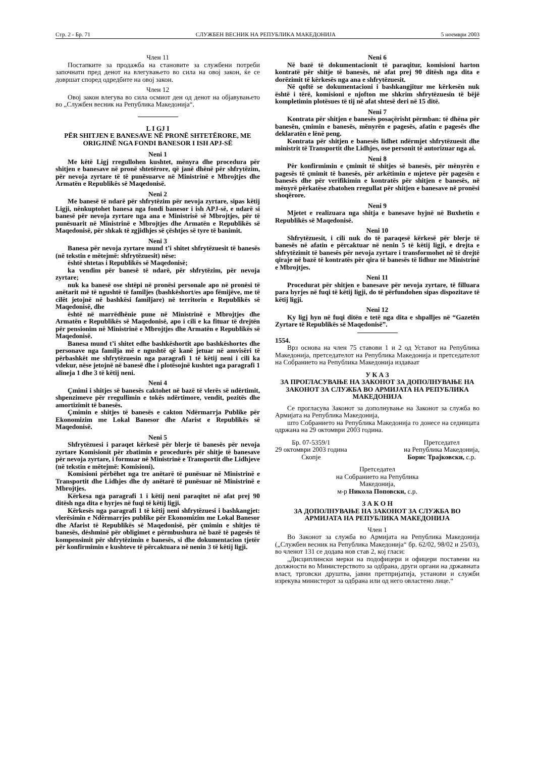Стр. 2 - Бр. 71 СЛУЖБЕН ВЕСНИК НА РЕПУБЛИКА МАКЕДОНИЈА 5 ноември 2003
Член 11
Постапките за продажба на становите за службени потреби започнати пред денот на влегувањето во сила на овој закон, ќе се довршат според одредбите на овој закон.
Член 12
Овој закон влегува во сила осмиот ден од денот на објавувањето во „Службен весник на Република Македонија“.
L I GJ I
PËR SHITJEN E BANESAVE NË PRONË SHTETËRORE, ME ORIGJINË NGA FONDI BANESOR I ISH APJ-SË
Neni 1
Me këtë Ligj rregullohen kushtet, mënyra dhe procedura për shitjen e banesave në pronë shtetërore, që janë dhënë për shfrytëzim, për nevoja zyrtare të të punësuarve në Ministrinë e Mbrojtjes dhe Armatën e Republikës së Maqedonisë.
Neni 2
Me banesë të ndarë për shfrytëzim për nevoja zyrtare, sipas këtij Ligji, nënkuptohet banesa nga fondi banesor i ish APJ-së, e ndarë si banesë për nevoja zyrtare nga ana e Ministrisë së Mbrojtjes, për të punësuarit në Ministrinë e Mbrojtjes dhe Armatën e Republikës së Maqedonisë, për shkak të zgjidhjes së çështjes së tyre të banimit.
Neni 3
Banesa për nevoja zyrtare mund t’i shitet shfrytëzuesit të banesës (në tekstin e mëtejmë: shfrytëzuesit) nëse:
është shtetas i Republikës së Maqedonisë;
ka vendim për banesë të ndarë, për shfrytëzim, për nevoja zyrtare;
nuk ka banesë ose shtëpi në pronësi personale apo në pronësi të anëtarit më të ngushtë të familjes (bashkëshort/es apo fëmijëve, me të cilët jetojnë në bashkësi familjare) në territorin e Republikës së Maqedonisë, dhe
është në marrëdhënie pune në Ministrinë e Mbrojtjes dhe Armatën e Republikës së Maqedonisë, apo i cili e ka fituar të drejtën për pensionim në Ministrinë e Mbrojtjes dhe Armatën e Republikës së Maqedonisë.
Banesa mund t’i shitet edhe bashkëshortit apo bashkëshortes dhe personave nga familja më e ngushtë që kanë jetuar në amvisëri të përbashkët me shfrytëzuesin nga paragrafi 1 të këtij neni i cili ka vdekur, nëse jetojnë në banesë dhe i plotësojnë kushtet nga paragrafi 1 alineja 1 dhe 3 të këtij neni.
Neni 4
Çmimi i shitjes së banesës caktohet në bazë të vlerës së ndërtimit, shpenzimeve për rregullimin e tokës ndërtimore, vendit, pozitës dhe amortizimit të banesës.
Çmimin e shitjes të banesës e cakton Ndërmarrja Publike për Ekonomizim me Lokal Banesor dhe Afarist e Republikës së Maqedonisë.
Neni 5
Shfrytëzuesi i paraqet kërkesë për blerje të banesës për nevoja zyrtare Komisionit për zbatimin e procedurës për shitje të banesave për nevoja zyrtare, i formuar në Ministrinë e Transportit dhe Lidhjeve (në tekstin e mëtejmë: Komisioni).
Komisioni përbëhet nga tre anëtarë të punësuar në Ministrinë e Transportit dhe Lidhjes dhe dy anëtarë të punësuar në Ministrinë e Mbrojtjes.
Kërkesa nga paragrafi 1 i këtij neni paraqitet në afat prej 90 ditësh nga dita e hyrjes në fuqi të këtij ligji.
Kërkesës nga paragrafi 1 të këtij neni shfrytëzuesi i bashkangjet: vlerësimin e Ndërmarrjes publike për Ekonomizim me Lokal Banesor dhe Afarist të Republikës së Maqedonisë, për çmimin e shitjes të banesës, dëshminë për obligimet e përmbushura në bazë të pagesës të kompensimit për shfrytëzimin e banesës, si dhe dokumentacion tjetër për konfirmimin e kushteve të përcaktuara në nenin 3 të këtij ligji.
Neni 6
Në bazë të dokumentacionit të paraqitur, komisioni harton kontratë për shitje të banesës, në afat prej 90 ditësh nga dita e dorëzimit të kërkesës nga ana e shfrytëzuesit.
Në qoftë se dokumentacioni i bashkangjitur me kërkesën nuk është i tërë, komisioni e njofton me shkrim shfrytëzuesin të bëjë kompletimin plotësues të tij në afat shtesë deri në 15 ditë.
Neni 7
Kontrata për shitjen e banesës posaçërisht përmban: të dhëna për banesën, çmimin e banesës, mënyrën e pagesës, afatin e pagesës dhe deklaratën e lënë peng.
Kontrata për shitjen e banesës lidhet ndërmjet shfrytëzuesit dhe ministrit të Transportit dhe Lidhjes, ose personit të autorizuar nga ai.
Neni 8
Për konfirmimin e çmimit të shitjes së banesës, për mënyrën e pagesës të çmimit të banesës, për arkëtimin e mjeteve për pagesën e banesës dhe për verifikimin e kontratës për shitjen e banesës, në mënyrë përkatëse zbatohen rregullat për shitjen e banesave në pronësi shoqërore.
Neni 9
Mjetet e realizuara nga shitja e banesave hyjnë në Buxhetin e Republikës së Maqedonisë.
Neni 10
Shfrytëzuesit, i cili nuk do të paraqesë kërkesë për blerje të banesës në afatin e përcaktuar në nenin 5 të këtij ligji, e drejta e shfrytëzimit të banesës për nevoja zyrtare i transformohet në të drejtë qiraje në bazë të kontratës për qira të banesës të lidhur me Ministrinë e Mbrojtjes.
Neni 11
Procedurat për shitjen e banesave për nevoja zyrtare, të filluara para hyrjes në fuqi të këtij ligji, do të përfundohen sipas dispozitave të këtij ligji.
Neni 12
Ky ligj hyn në fuqi ditën e tetë nga dita e shpalljes në “Gazetën Zyrtare të Republikës së Maqedonisë”.
1554.
Врз основа на член 75 ставови 1 и 2 од Уставот на Република Македонија, претседателот на Република Македонија и претседателот на Собранието на Република Македонија издаваат
У К А З
ЗА ПРОГЛАСУВАЊЕ НА ЗАКОНОТ ЗА ДОПОЛНУВАЊЕ НА ЗАКОНОТ ЗА СЛУЖБА ВО АРМИЈАТА НА РЕПУБЛИКА МАКЕДОНИЈА
Се прогласува Законот за дополнување на Законот за служба во Армијата на Република Македонија,
што Собранието на Република Македонија го донесе на седницата одржана на 29 октомври 2003 година.
Бр. 07-5359/1
29 октомври 2003 година
Скопје
Претседател
на Република Македонија,
Борис Трајковски, с.р.
Претседател
на Собранието на Република
Македонија,
м-р Никола Поповски, с.р.
З А К О Н
ЗА ДОПОЛНУВАЊЕ НА ЗАКОНОТ ЗА СЛУЖБА ВО АРМИЈАТА НА РЕПУБЛИКА МАКЕДОНИЈА
Член 1
Во Законот за служба во Армијата на Република Македонија („Службен весник на Република Македонија“ бр. 62/02, 98/02 и 25/03), во членот 131 се додава нов став 2, кој гласи:
„Дисциплински мерки на подофицери и офицери поставени на должности во Министерството за одбрана, други органи на државната власт, трговски друштва, јавни претпријатија, установи и служби изрекува министерот за одбрана или од него овластено лице.“